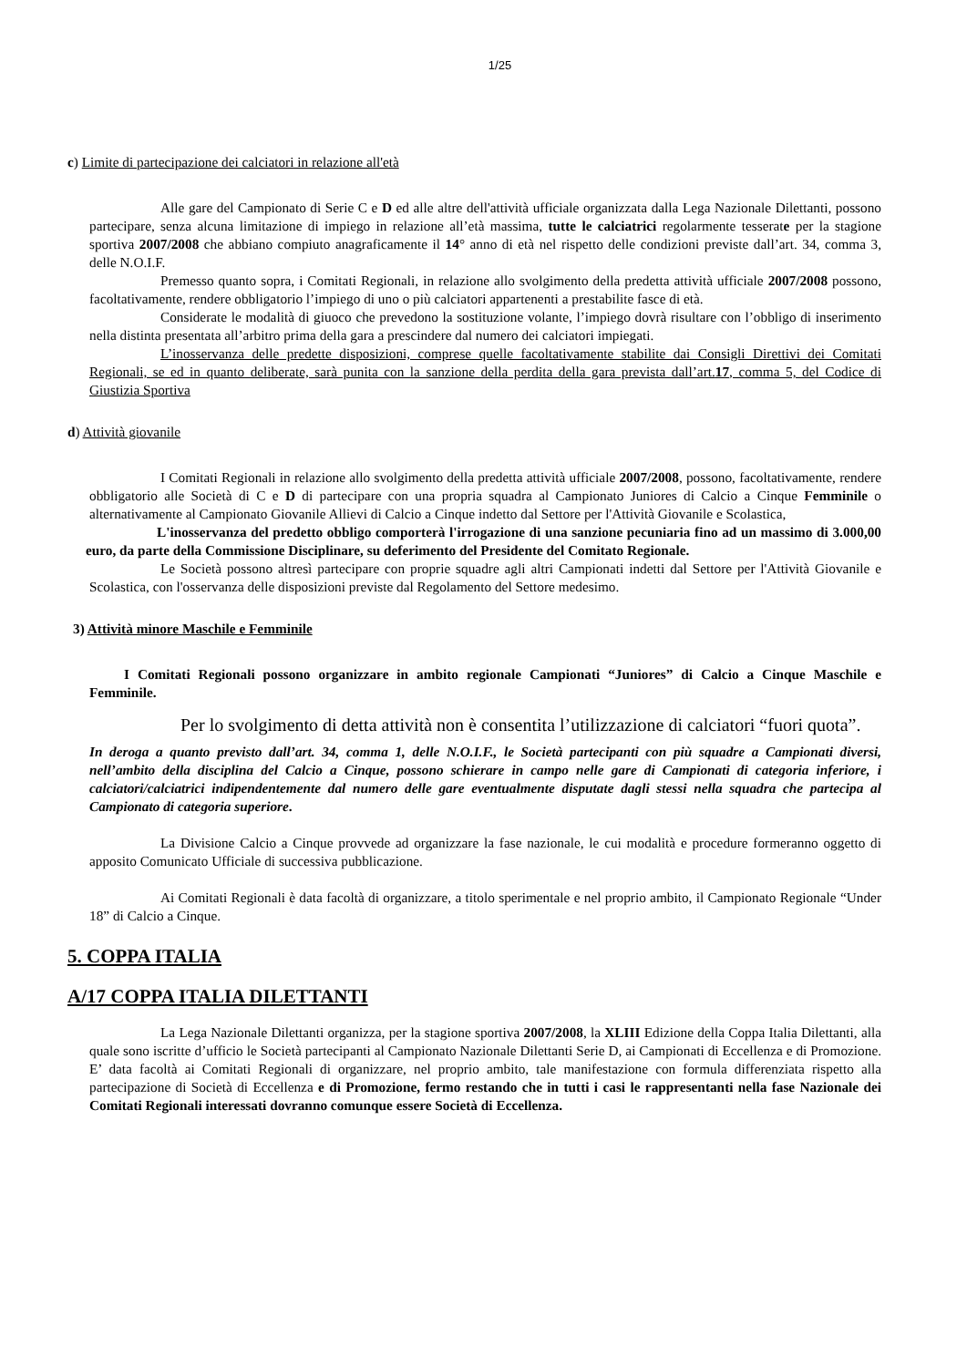1/25
c) Limite di partecipazione dei calciatori in relazione all'età
Alle gare del Campionato di Serie C e D ed alle altre dell'attività ufficiale organizzata dalla Lega Nazionale Dilettanti, possono partecipare, senza alcuna limitazione di impiego in relazione all’età massima, tutte le calciatrici regolarmente tesserate per la stagione sportiva 2007/2008 che abbiano compiuto anagraficamente il 14° anno di età nel rispetto delle condizioni previste dall’art. 34, comma 3, delle N.O.I.F.
Premesso quanto sopra, i Comitati Regionali, in relazione allo svolgimento della predetta attività ufficiale 2007/2008 possono, facoltativamente, rendere obbligatorio l’impiego di uno o più calciatori appartenenti a prestabilite fasce di età.
Considerate le modalità di giuoco che prevedono la sostituzione volante, l’impiego dovrà risultare con l’obbligo di inserimento nella distinta presentata all’arbitro prima della gara a prescindere dal numero dei calciatori impiegati.
L’inosservanza delle predette disposizioni, comprese quelle facoltativamente stabilite dai Consigli Direttivi dei Comitati Regionali, se ed in quanto deliberate, sarà punita con la sanzione della perdita della gara prevista dall’art.17, comma 5, del Codice di Giustizia Sportiva
d) Attività giovanile
I Comitati Regionali in relazione allo svolgimento della predetta attività ufficiale 2007/2008, possono, facoltativamente, rendere obbligatorio alle Società di C e D di partecipare con una propria squadra al Campionato Juniores di Calcio a Cinque Femminile o alternativamente al Campionato Giovanile Allievi di Calcio a Cinque indetto dal Settore per l'Attività Giovanile e Scolastica,
L'inosservanza del predetto obbligo comporterà l'irrogazione di una sanzione pecuniaria fino ad un massimo di 3.000,00 euro, da parte della Commissione Disciplinare, su deferimento del Presidente del Comitato Regionale.
Le Società possono altresì partecipare con proprie squadre agli altri Campionati indetti dal Settore per l'Attività Giovanile e Scolastica, con l'osservanza delle disposizioni previste dal Regolamento del Settore medesimo.
3) Attività minore Maschile e Femminile
I Comitati Regionali possono organizzare in ambito regionale Campionati “Juniores” di Calcio a Cinque Maschile e Femminile.
Per lo svolgimento di detta attività non è consentita l’utilizzazione di calciatori “fuori quota”.
In deroga a quanto previsto dall’art. 34, comma 1, delle N.O.I.F., le Società partecipanti con più squadre a Campionati diversi, nell’ambito della disciplina del Calcio a Cinque, possono schierare in campo nelle gare di Campionati di categoria inferiore, i calciatori/calciatrici indipendentemente dal numero delle gare eventualmente disputate dagli stessi nella squadra che partecipa al Campionato di categoria superiore.
La Divisione Calcio a Cinque provvede ad organizzare la fase nazionale, le cui modalità e procedure formeranno oggetto di apposito Comunicato Ufficiale di successiva pubblicazione.
Ai Comitati Regionali è data facoltà di organizzare, a titolo sperimentale e nel proprio ambito, il Campionato Regionale “Under 18” di Calcio a Cinque.
5. COPPA ITALIA
A/17 COPPA ITALIA DILETTANTI
La Lega Nazionale Dilettanti organizza, per la stagione sportiva 2007/2008, la XLIII Edizione della Coppa Italia Dilettanti, alla quale sono iscritte d’ufficio le Società partecipanti al Campionato Nazionale Dilettanti Serie D, ai Campionati di Eccellenza e di Promozione. E’ data facoltà ai Comitati Regionali di organizzare, nel proprio ambito, tale manifestazione con formula differenziata rispetto alla partecipazione di Società di Eccellenza e di Promozione, fermo restando che in tutti i casi le rappresentanti nella fase Nazionale dei Comitati Regionali interessati dovranno comunque essere Società di Eccellenza.